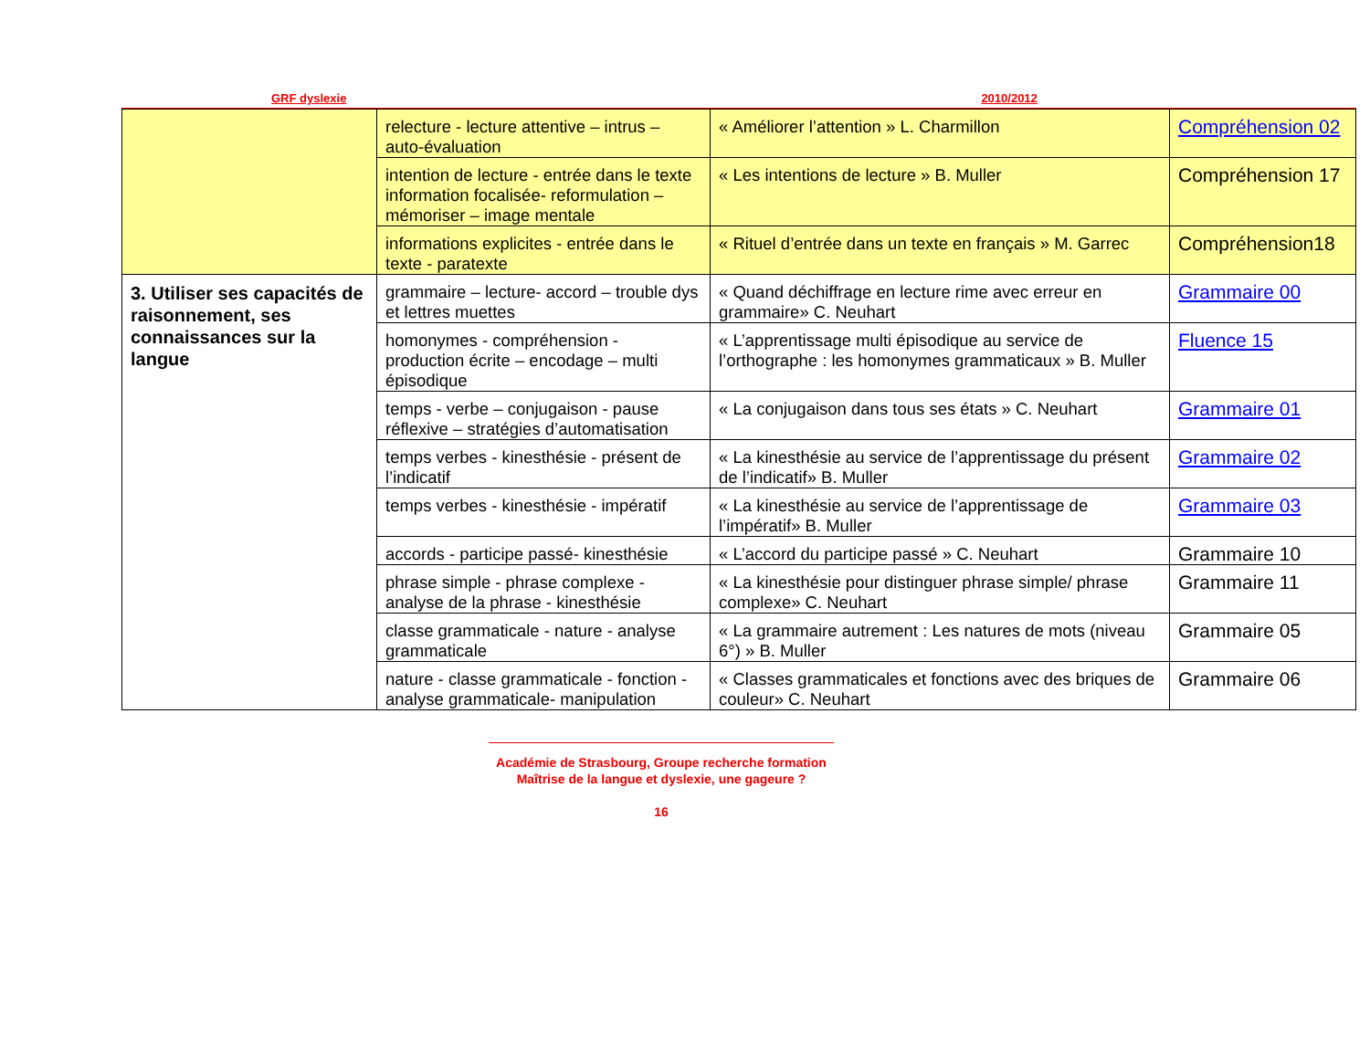GRF dyslexie 2010/2012
| | relecture - lecture attentive – intrus – auto-évaluation | « Améliorer l’attention » L. Charmillon | Compréhension 02 |
| | intention de lecture - entrée dans le texte information focalisée- reformulation – mémoriser – image mentale | « Les intentions de lecture » B. Muller | Compréhension 17 |
| | informations explicites - entrée dans le texte - paratexte | « Rituel d’entrée dans un texte en français » M. Garrec | Compréhension18 |
| 3. Utiliser ses capacités de raisonnement, ses connaissances sur la langue | grammaire – lecture- accord – trouble dys et lettres muettes | « Quand déchiffrage en lecture rime avec erreur en grammaire» C. Neuhart | Grammaire 00 |
| | homonymes - compréhension - production écrite – encodage – multi épisodique | « L’apprentissage multi épisodique au service de l’orthographe : les homonymes grammaticaux » B. Muller | Fluence 15 |
| | temps - verbe – conjugaison - pause réflexive – stratégies d’automatisation | « La conjugaison dans tous ses états » C. Neuhart | Grammaire 01 |
| | temps verbes - kinesthésie - présent de l’indicatif | « La kinesthésie au service de l’apprentissage du présent de l’indicatif» B. Muller | Grammaire 02 |
| | temps verbes - kinesthésie - impératif | « La kinesthésie au service de l’apprentissage de l’impératif» B. Muller | Grammaire 03 |
| | accords - participe passé- kinesthésie | « L’accord du participe passé » C. Neuhart | Grammaire 10 |
| | phrase simple - phrase complexe - analyse de la phrase - kinesthésie | « La kinesthésie pour distinguer phrase simple/ phrase complexe» C. Neuhart | Grammaire 11 |
| | classe grammaticale - nature - analyse grammaticale | « La grammaire autrement : Les natures de mots (niveau 6°) » B. Muller | Grammaire 05 |
| | nature - classe grammaticale - fonction - analyse grammaticale- manipulation | « Classes grammaticales et fonctions avec des briques de couleur» C. Neuhart | Grammaire 06 |
Académie de Strasbourg, Groupe recherche formation
Maîtrise de la langue et dyslexie, une gageure ?
16